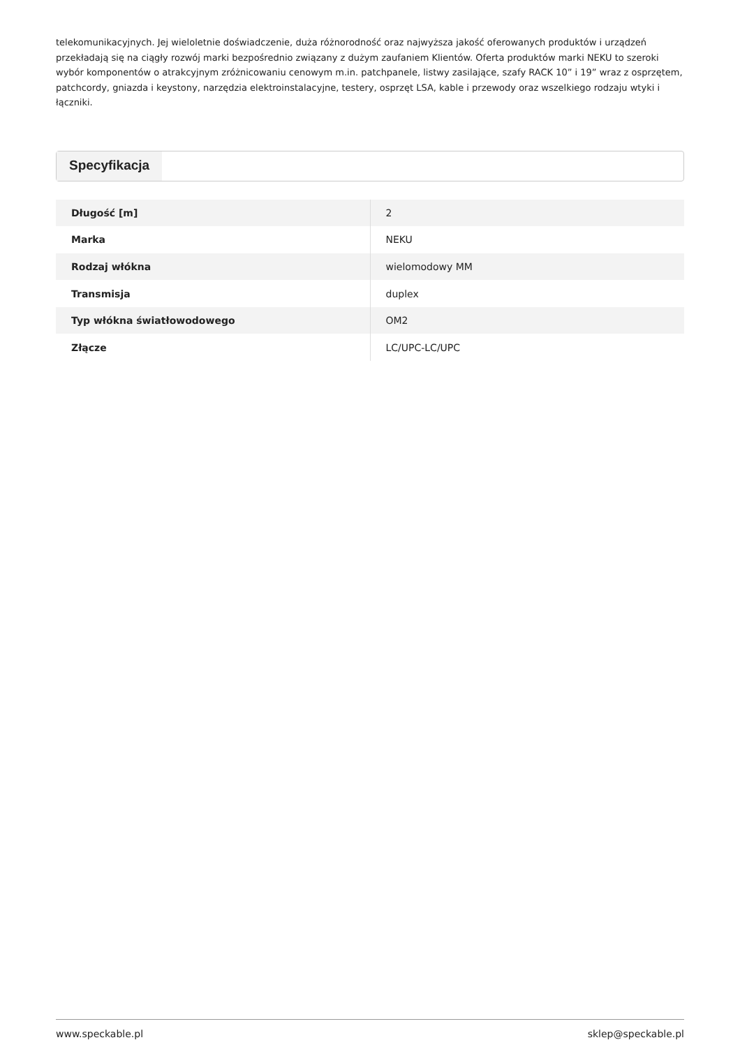telekomunikacyjnych. Jej wieloletnie doświadczenie, duża różnorodność oraz najwyższa jakość oferowanych produktów i urządzeń przekładają się na ciągły rozwój marki bezpośrednio związany z dużym zaufaniem Klientów. Oferta produktów marki NEKU to szeroki wybór komponentów o atrakcyjnym zróżnicowaniu cenowym m.in. patchpanele, listwy zasilające, szafy RACK 10” i 19” wraz z osprzętem, patchcordy, gniazda i keystony, narzędzia elektroinstalacyjne, testery, osprzęt LSA, kable i przewody oraz wszelkiego rodzaju wtyki i łączniki.
Specyfikacja
| Długość [m] | 2 |
| Marka | NEKU |
| Rodzaj włókna | wielomodowy MM |
| Transmisja | duplex |
| Typ włókna światłowodowego | OM2 |
| Złącze | LC/UPC-LC/UPC |
www.speckable.pl sklep@speckable.pl